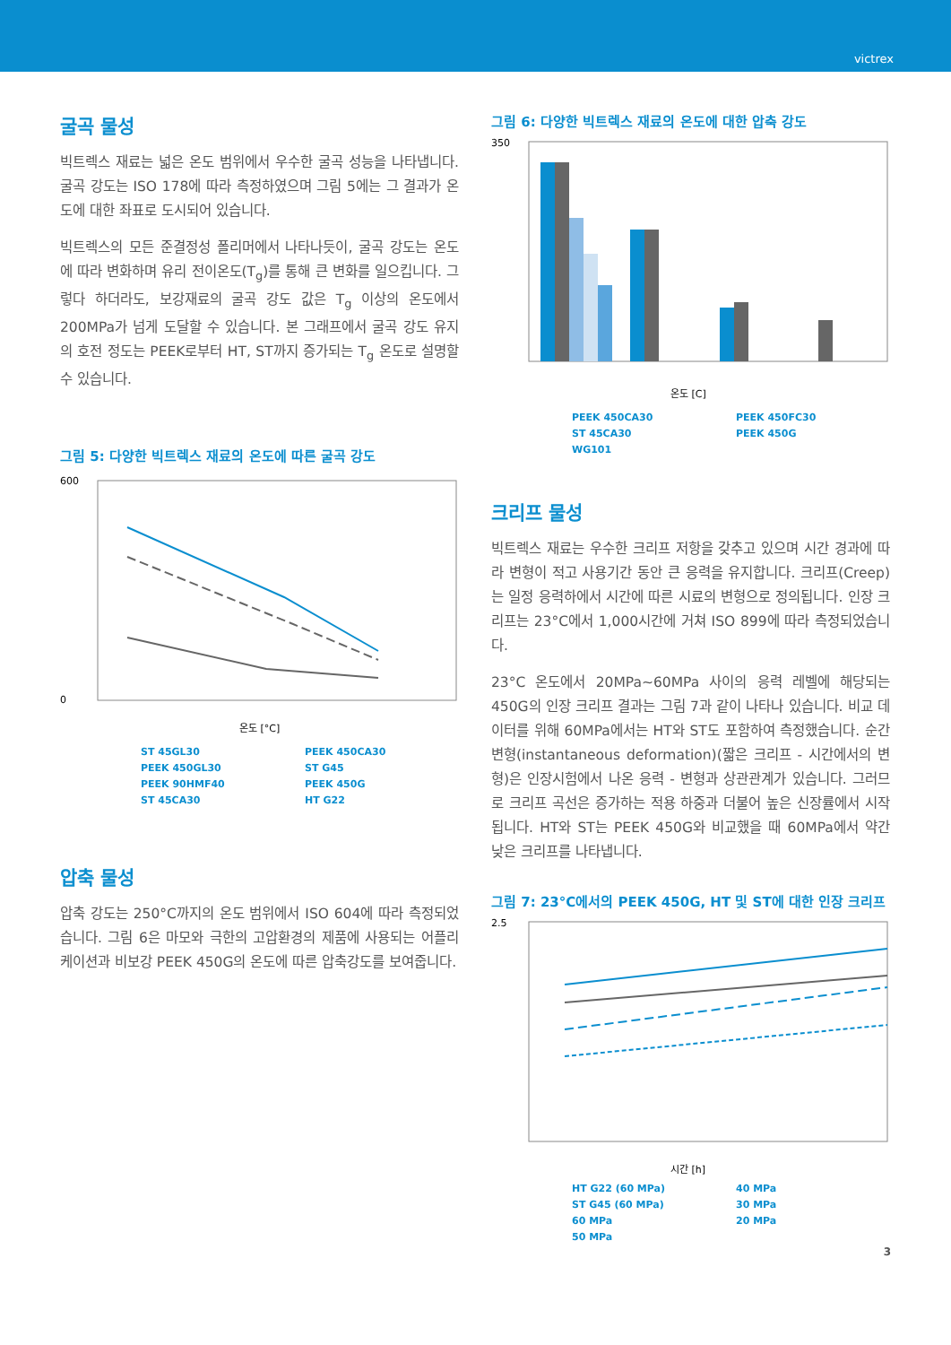victrex
굴곡 물성
빅트렉스 재료는 넓은 온도 범위에서 우수한 굴곡 성능을 나타냅니다. 굴곡 강도는 ISO 178에 따라 측정하였으며 그림 5에는 그 결과가 온도에 대한 좌표로 도시되어 있습니다.
빅트렉스의 모든 준결정성 폴리머에서 나타나듯이, 굴곡 강도는 온도에 따라 변화하며 유리 전이온도(T<sub>g</sub>)를 통해 큰 변화를 일으킵니다. 그렇다 하더라도, 보강재료의 굴곡 강도 값은 T<sub>g</sub> 이상의 온도에서 200MPa가 넘게 도달할 수 있습니다. 본 그래프에서 굴곡 강도 유지의 호전 정도는 PEEK로부터 HT, ST까지 증가되는 T<sub>g</sub> 온도로 설명할 수 있습니다.
그림 5: 다양한 빅트렉스 재료의 온도에 따른 굴곡 강도
600
0
온도 [°C]
ST 45GL30
PEEK 450GL30
PEEK 90HMF40
ST 45CA30
PEEK 450CA30
ST G45
PEEK 450G
HT G22
압축 물성
압축 강도는 250°C까지의 온도 범위에서 ISO 604에 따라 측정되었습니다. 그림 6은 마모와 극한의 고압환경의 제품에 사용되는 어플리케이션과 비보강 PEEK 450G의 온도에 따른 압축강도를 보여줍니다.
그림 6: 다양한 빅트렉스 재료의 온도에 대한 압축 강도
350
온도 [C]
PEEK 450CA30
ST 45CA30
WG101
PEEK 450FC30
PEEK 450G
크리프 물성
빅트렉스 재료는 우수한 크리프 저항을 갖추고 있으며 시간 경과에 따라 변형이 적고 사용기간 동안 큰 응력을 유지합니다. 크리프(Creep)는 일정 응력하에서 시간에 따른 시료의 변형으로 정의됩니다. 인장 크리프는 23°C에서 1,000시간에 거쳐 ISO 899에 따라 측정되었습니다.
23°C 온도에서 20MPa~60MPa 사이의 응력 레벨에 해당되는 450G의 인장 크리프 결과는 그림 7과 같이 나타나 있습니다. 비교 데이터를 위해 60MPa에서는 HT와 ST도 포함하여 측정했습니다. 순간변형(instantaneous deformation)(짧은 크리프 - 시간에서의 변형)은 인장시험에서 나온 응력 - 변형과 상관관계가 있습니다. 그러므로 크리프 곡선은 증가하는 적용 하중과 더불어 높은 신장률에서 시작됩니다. HT와 ST는 PEEK 450G와 비교했을 때 60MPa에서 약간 낮은 크리프를 나타냅니다.
그림 7: 23°C에서의 PEEK 450G, HT 및 ST에 대한 인장 크리프
2.5
시간 [h]
HT G22 (60 MPa)
ST G45 (60 MPa)
60 MPa
50 MPa
40 MPa
30 MPa
20 MPa
3